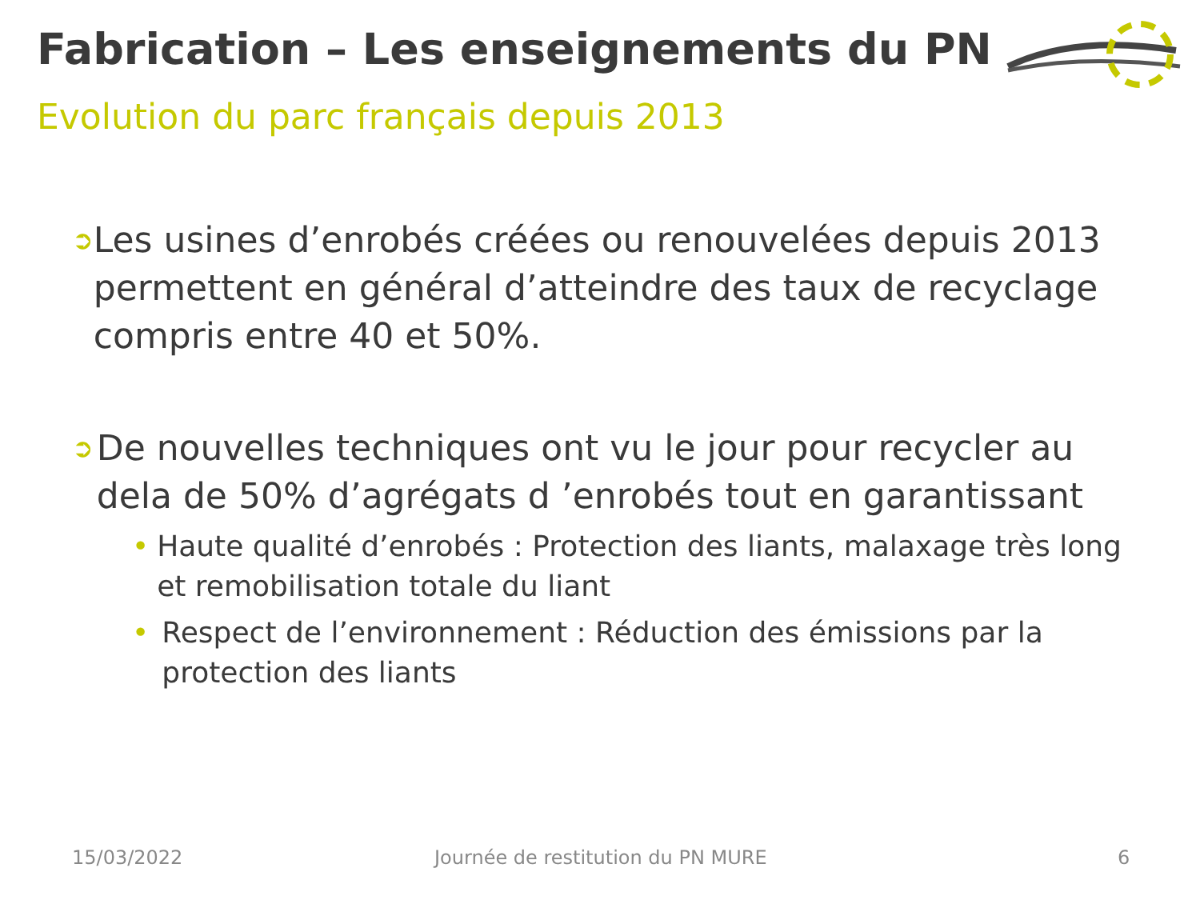Fabrication – Les enseignements du PN
Evolution du parc français depuis 2013
➲
Les usines d’enrobés créées ou renouvelées depuis 2013 permettent en général d’atteindre des taux de recyclage compris entre 40 et 50%.
➲
De nouvelles techniques ont vu le jour pour recycler au dela de 50% d’agrégats d ’enrobés tout en garantissant
• Haute qualité d’enrobés : Protection des liants, malaxage très long et remobilisation totale du liant
• Respect de l’environnement : Réduction des émissions par la protection des liants
15/03/2022
Journée de restitution du PN MURE
6